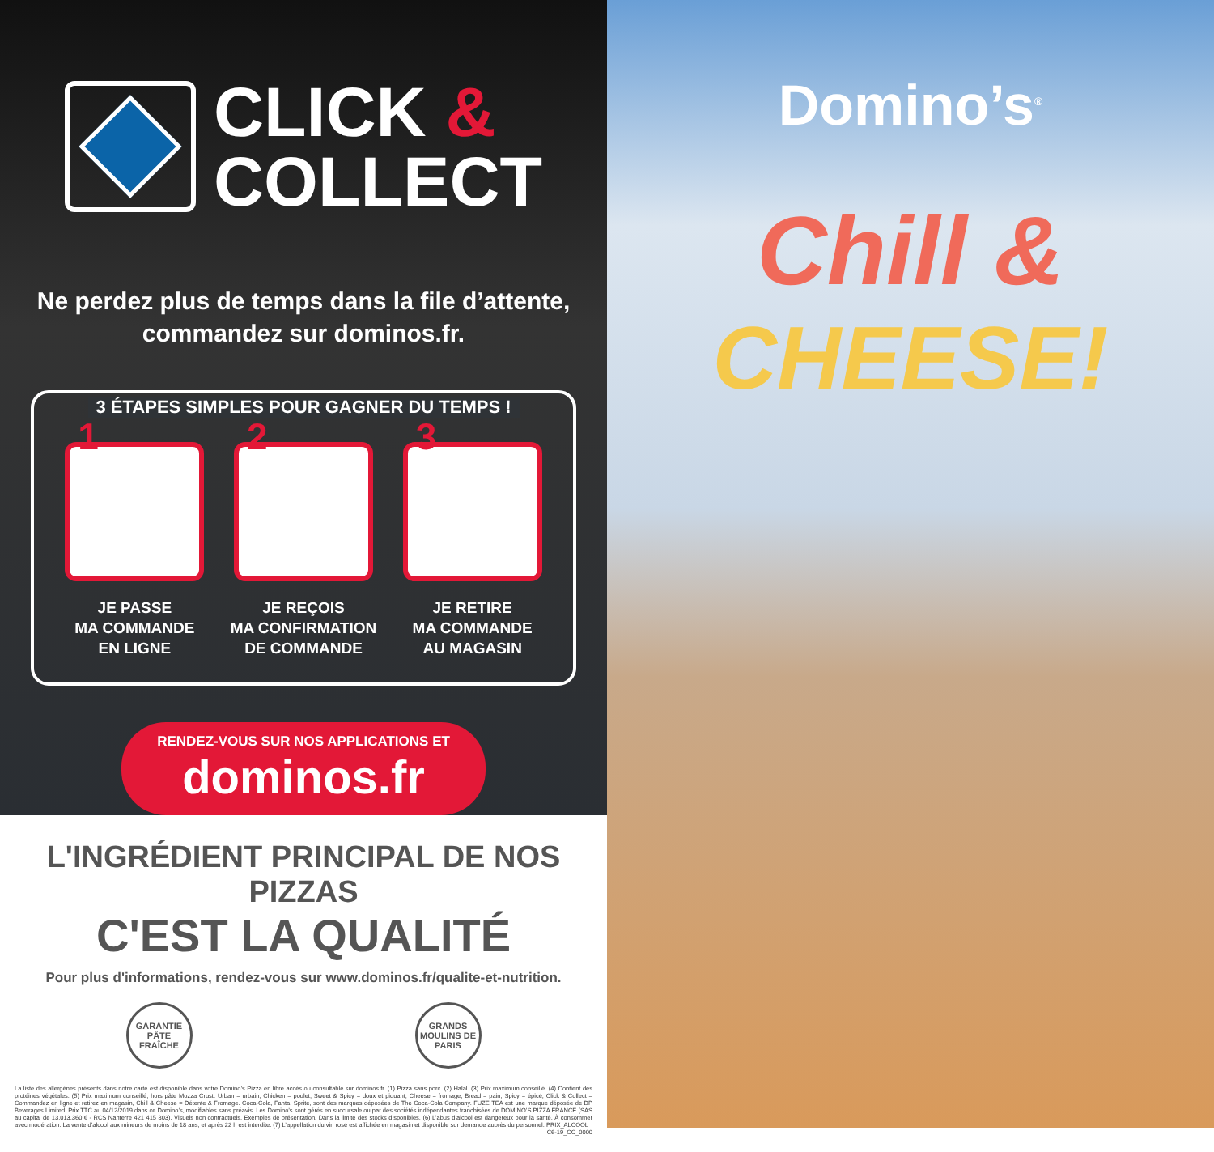CLICK &
COLLECT
Ne perdez plus de temps dans la file d’attente,
commandez sur dominos.fr.
3 ÉTAPES SIMPLES POUR GAGNER DU TEMPS !
1
JE PASSE
MA COMMANDE
EN LIGNE
2
JE REÇOIS
MA CONFIRMATION
DE COMMANDE
3
JE RETIRE
MA COMMANDE
AU MAGASIN
RENDEZ-VOUS SUR NOS APPLICATIONS ET
dominos.fr
L'INGRÉDIENT PRINCIPAL DE NOS PIZZAS
C'EST LA QUALITÉ
Pour plus d'informations, rendez-vous sur www.dominos.fr/qualite-et-nutrition.
GARANTIE PÂTE FRAÎCHE
GRANDS MOULINS DE PARIS
La liste des allergènes présents dans notre carte est disponible dans votre Domino’s Pizza en libre accès ou consultable sur dominos.fr. (1) Pizza sans porc. (2) Halal. (3) Prix maximum conseillé. (4) Contient des protéines végétales. (5) Prix maximum conseillé, hors pâte Mozza Crust. Urban = urbain, Chicken = poulet, Sweet & Spicy = doux et piquant, Cheese = fromage, Bread = pain, Spicy = épicé, Click & Collect = Commandez en ligne et retirez en magasin, Chill & Cheese = Détente & Fromage. Coca-Cola, Fanta, Sprite, sont des marques déposées de The Coca-Cola Company. FUZE TEA est une marque déposée de DP Beverages Limited. Prix TTC au 04/12/2019 dans ce Domino’s, modifiables sans préavis. Les Domino’s sont gérés en succursale ou par des sociétés indépendantes franchisées de DOMINO’S PIZZA FRANCE (SAS au capital de 13.013.360 € - RCS Nanterre 421 415 803). Visuels non contractuels. Exemples de présentation. Dans la limite des stocks disponibles. (6) L’abus d’alcool est dangereux pour la santé. À consommer avec modération. La vente d’alcool aux mineurs de moins de 18 ans, et après 22 h est interdite. (7) L’appellation du vin rosé est affichée en magasin et disponible sur demande auprès du personnel. PRIX_ALCOOL
C6-19_CC_0000
Domino’s<sup>®</sup>
Chill &
CHEESE!